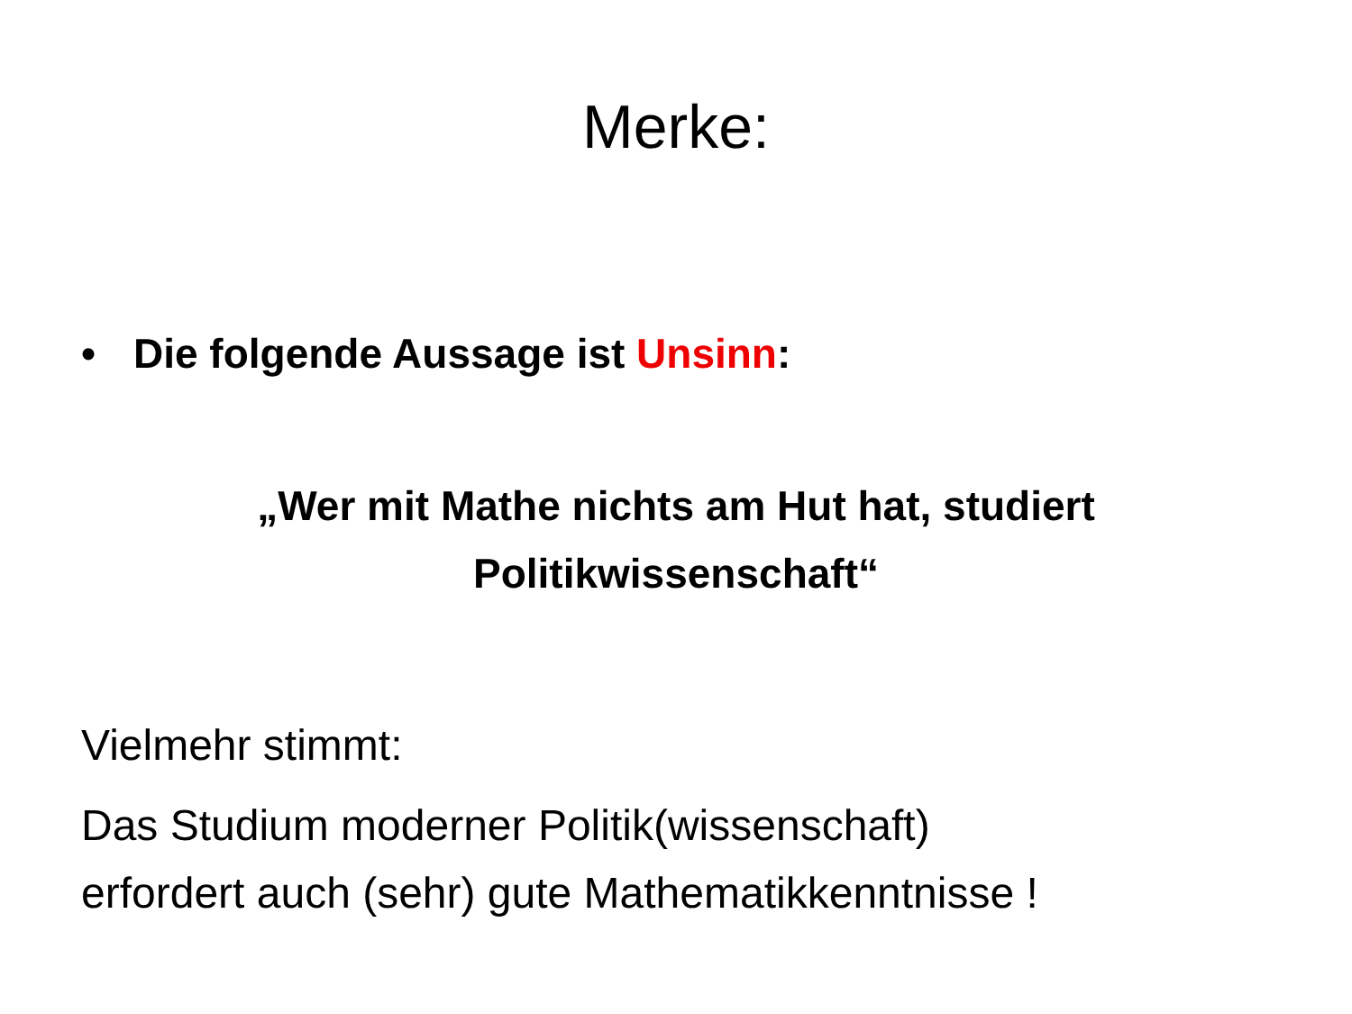Merke:
• Die folgende Aussage ist Unsinn:
„Wer mit Mathe nichts am Hut hat, studiert
Politikwissenschaft“
Vielmehr stimmt:
Das Studium moderner Politik(wissenschaft)
erfordert auch (sehr) gute Mathematikkenntnisse !